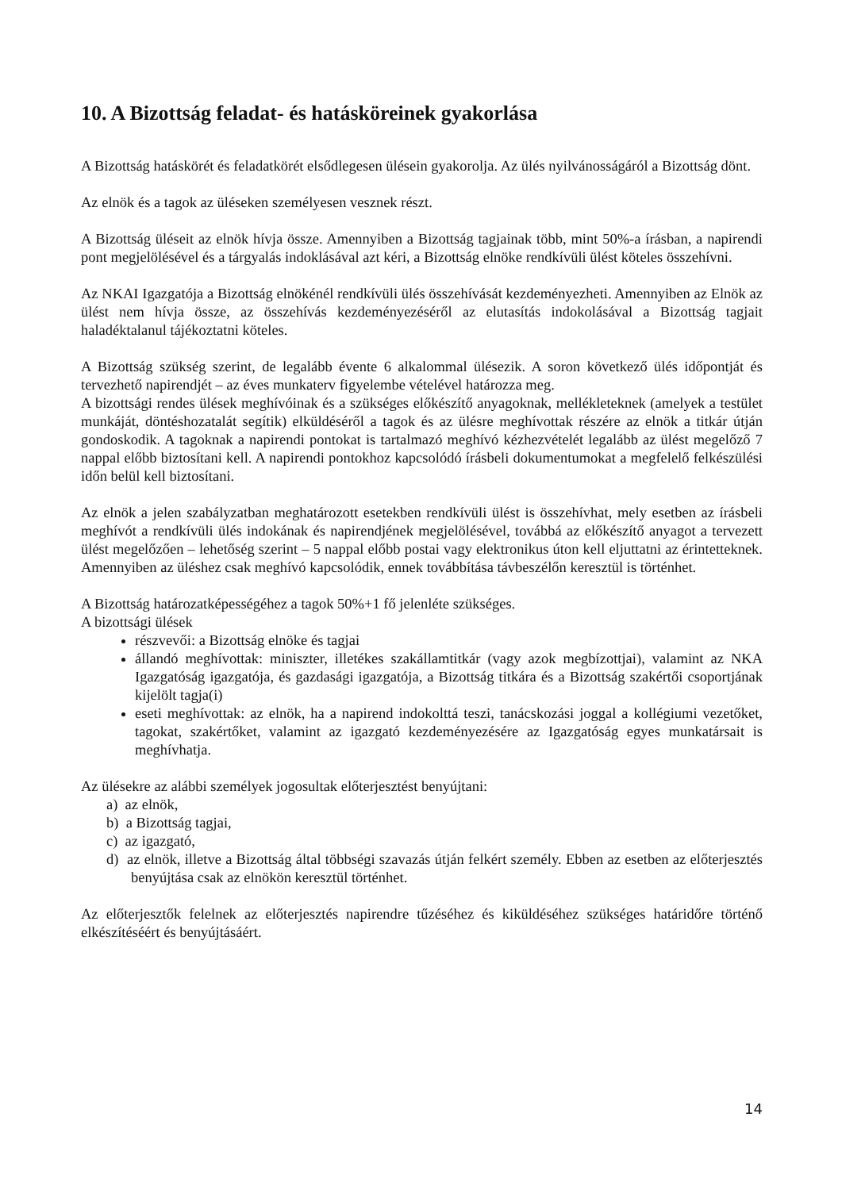10. A Bizottság feladat- és hatásköreinek gyakorlása
A Bizottság hatáskörét és feladatkörét elsődlegesen ülésein gyakorolja. Az ülés nyilvánosságáról a Bizottság dönt.
Az elnök és a tagok az üléseken személyesen vesznek részt.
A Bizottság üléseit az elnök hívja össze. Amennyiben a Bizottság tagjainak több, mint 50%-a írásban, a napirendi pont megjelölésével és a tárgyalás indoklásával azt kéri, a Bizottság elnöke rendkívüli ülést köteles összehívni.
Az NKAI Igazgatója a Bizottság elnökénél rendkívüli ülés összehívását kezdeményezheti. Amennyiben az Elnök az ülést nem hívja össze, az összehívás kezdeményezéséről az elutasítás indokolásával a Bizottság tagjait haladéktalanul tájékoztatni köteles.
A Bizottság szükség szerint, de legalább évente 6 alkalommal ülésezik. A soron következő ülés időpontját és tervezhető napirendjét – az éves munkaterv figyelembe vételével határozza meg.
A bizottsági rendes ülések meghívóinak és a szükséges előkészítő anyagoknak, mellékleteknek (amelyek a testület munkáját, döntéshozatalát segítik) elküldéséről a tagok és az ülésre meghívottak részére az elnök a titkár útján gondoskodik. A tagoknak a napirendi pontokat is tartalmazó meghívó kézhezvételét legalább az ülést megelőző 7 nappal előbb biztosítani kell. A napirendi pontokhoz kapcsolódó írásbeli dokumentumokat a megfelelő felkészülési időn belül kell biztosítani.
Az elnök a jelen szabályzatban meghatározott esetekben rendkívüli ülést is összehívhat, mely esetben az írásbeli meghívót a rendkívüli ülés indokának és napirendjének megjelölésével, továbbá az előkészítő anyagot a tervezett ülést megelőzően – lehetőség szerint – 5 nappal előbb postai vagy elektronikus úton kell eljuttatni az érintetteknek. Amennyiben az üléshez csak meghívó kapcsolódik, ennek továbbítása távbeszélőn keresztül is történhet.
A Bizottság határozatképességéhez a tagok 50%+1 fő jelenléte szükséges.
A bizottsági ülések
részvevői: a Bizottság elnöke és tagjai
állandó meghívottak: miniszter, illetékes szakállamtitkár (vagy azok megbízottjai), valamint az NKA Igazgatóság igazgatója, és gazdasági igazgatója, a Bizottság titkára és a Bizottság szakértői csoportjának kijelölt tagja(i)
eseti meghívottak: az elnök, ha a napirend indokolttá teszi, tanácskozási joggal a kollégiumi vezetőket, tagokat, szakértőket, valamint az igazgató kezdeményezésére az Igazgatóság egyes munkatársait is meghívhatja.
Az ülésekre az alábbi személyek jogosultak előterjesztést benyújtani:
a) az elnök,
b) a Bizottság tagjai,
c) az igazgató,
d) az elnök, illetve a Bizottság által többségi szavazás útján felkért személy. Ebben az esetben az előterjesztés benyújtása csak az elnökön keresztül történhet.
Az előterjesztők felelnek az előterjesztés napirendre tűzéséhez és kiküldéséhez szükséges határidőre történő elkészítéséért és benyújtásáért.
14